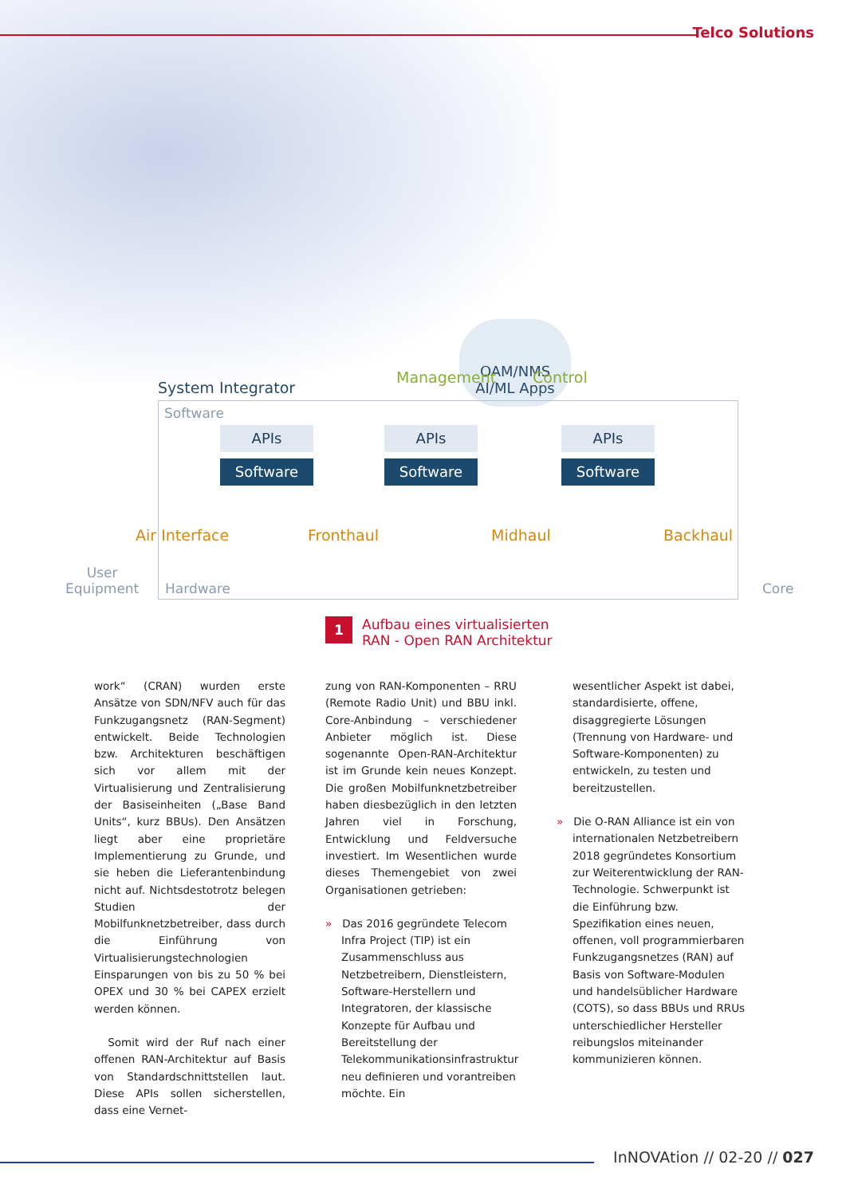Telco Solutions
OAM/NMS
AI/ML Apps
Management Control
System Integrator
Software
APIs
Software
APIs
Software
APIs
Software
Air Interface Fronthaul Midhaul Backhaul
User
Equipment
Hardware Core
1 Aufbau eines virtualisierten
RAN - Open RAN Architektur
work“ (CRAN) wurden erste Ansätze von SDN/NFV auch für das Funkzugangsnetz (RAN-Segment) entwickelt. Beide Technologien bzw. Architekturen beschäftigen sich vor allem mit der Virtualisierung und Zentralisierung der Basiseinheiten („Base Band Units“, kurz BBUs). Den Ansätzen liegt aber eine proprietäre Implementierung zu Grunde, und sie heben die Lieferantenbindung nicht auf. Nichtsdestotrotz belegen Studien der Mobilfunknetzbetreiber, dass durch die Einführung von Virtualisierungstechnologien Einsparungen von bis zu 50 % bei OPEX und 30 % bei CAPEX erzielt werden können.
Somit wird der Ruf nach einer offenen RAN-Architektur auf Basis von Standardschnittstellen laut. Diese APIs sollen sicherstellen, dass eine Vernet-
zung von RAN-Komponenten – RRU (Remote Radio Unit) und BBU inkl. Core-Anbindung – verschiedener Anbieter möglich ist. Diese sogenannte Open-RAN-Architektur ist im Grunde kein neues Konzept. Die großen Mobilfunknetzbetreiber haben diesbezüglich in den letzten Jahren viel in Forschung, Entwicklung und Feldversuche investiert. Im Wesentlichen wurde dieses Themengebiet von zwei Organisationen getrieben:
» Das 2016 gegründete Telecom Infra Project (TIP) ist ein Zusammenschluss aus Netzbetreibern, Dienstleistern, Software-Herstellern und Integratoren, der klassische Konzepte für Aufbau und Bereitstellung der Telekommunikationsinfrastruktur neu definieren und vorantreiben möchte. Ein
wesentlicher Aspekt ist dabei, standardisierte, offene, disaggregierte Lösungen (Trennung von Hardware- und Software-Komponenten) zu entwickeln, zu testen und bereitzustellen.
» Die O-RAN Alliance ist ein von internationalen Netzbetreibern 2018 gegründetes Konsortium zur Weiterentwicklung der RAN-Technologie. Schwerpunkt ist die Einführung bzw. Spezifikation eines neuen, offenen, voll programmierbaren Funkzugangsnetzes (RAN) auf Basis von Software-Modulen und handelsüblicher Hardware (COTS), so dass BBUs und RRUs unterschiedlicher Hersteller reibungslos miteinander kommunizieren können.
InNOVAtion // 02-20 // 027